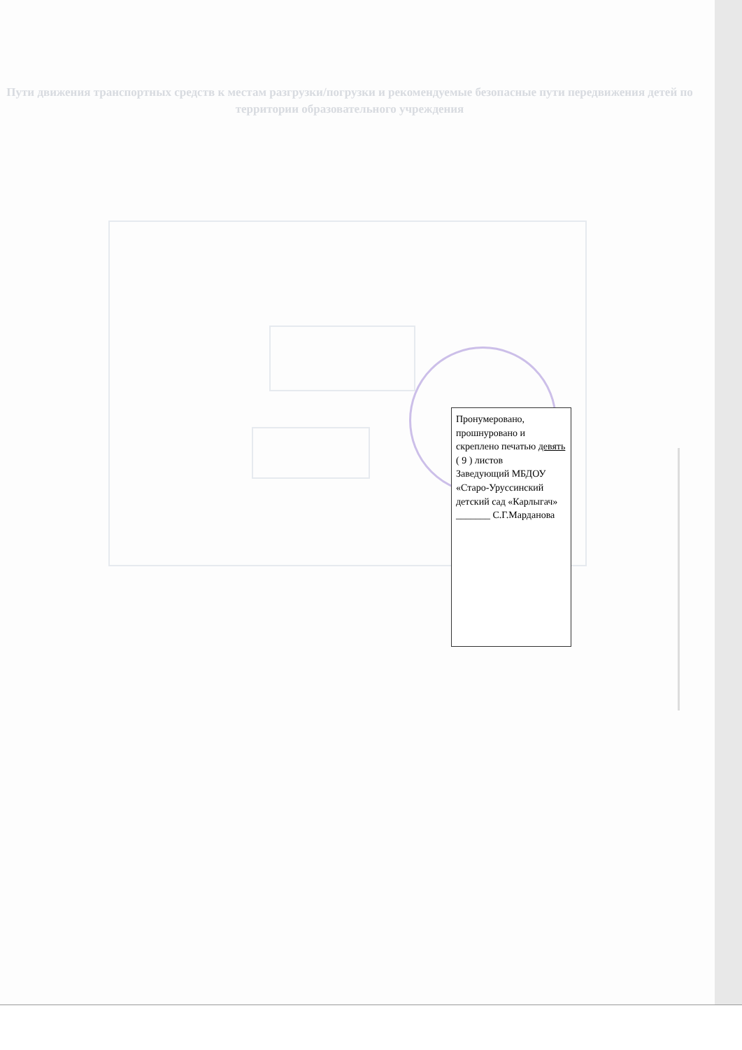Пути движения транспортных средств к местам разгрузки/погрузки и рекомендуемые безопасные пути передвижения детей по территории образовательного учреждения
Пронумеровано, прошнуровано и скреплено печатью девять ( 9 ) листов
Заведующий МБДОУ «Старо-Уруссинский детский сад «Карлыгач»
_______ С.Г.Марданова